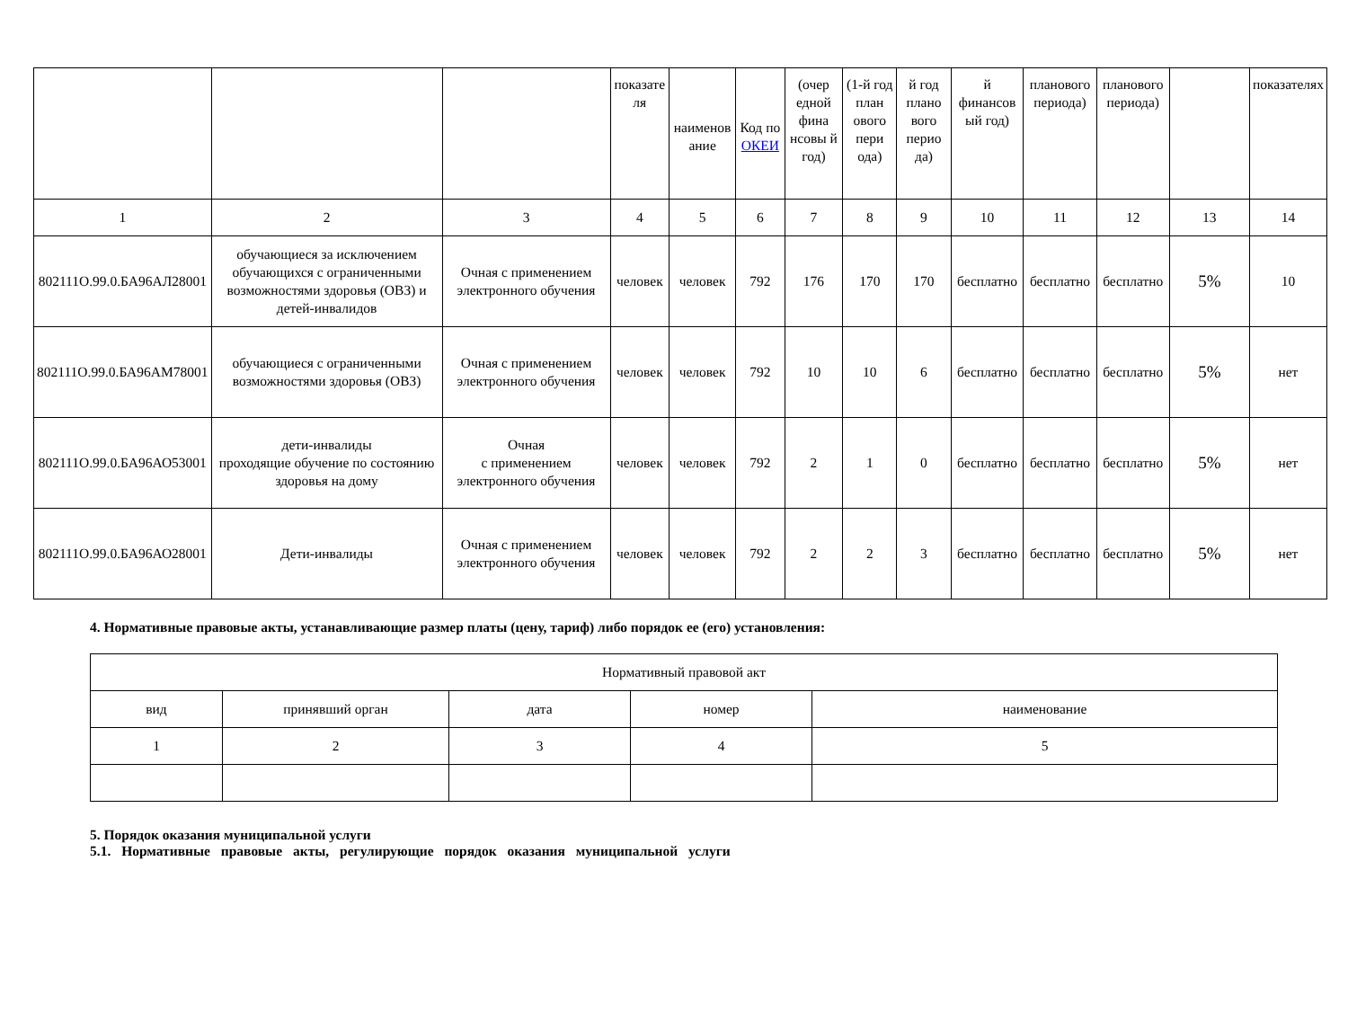| | | | показате ля | наименов ание | Код по ОКЕИ | (очер едной фина нсовы й год) | (1-й год план ового пери ода) | й год плано вого перио да) | й финансов ый год) | планового периода) | планового периода) | | показателях |
| 1 | 2 | 3 | 4 | 5 | 6 | 7 | 8 | 9 | 10 | 11 | 12 | 13 | 14 |
| 802111О.99.0.БА96АЛ28001 | обучающиеся за исключением обучающихся с ограниченными возможностями здоровья (ОВЗ) и детей-инвалидов | Очная с применением электронного обучения | человек | человек | 792 | 176 | 170 | 170 | бесплатно | бесплатно | бесплатно | 5% | 10 |
| 802111О.99.0.БА96АМ78001 | обучающиеся с ограниченными возможностями здоровья (ОВЗ) | Очная с применением электронного обучения | человек | человек | 792 | 10 | 10 | 6 | бесплатно | бесплатно | бесплатно | 5% | нет |
| 802111О.99.0.БА96АО53001 | дети-инвалиды проходящие обучение по состоянию здоровья на дому | Очная с применением электронного обучения | человек | человек | 792 | 2 | 1 | 0 | бесплатно | бесплатно | бесплатно | 5% | нет |
| 802111О.99.0.БА96АО28001 | Дети-инвалиды | Очная с применением электронного обучения | человек | человек | 792 | 2 | 2 | 3 | бесплатно | бесплатно | бесплатно | 5% | нет |
4. Нормативные правовые акты, устанавливающие размер платы (цену, тариф) либо порядок ее (его) установления:
| Нормативный правовой акт | | | | |
| вид | принявший орган | дата | номер | наименование |
| 1 | 2 | 3 | 4 | 5 |
5. Порядок оказания муниципальной услуги
5.1. Нормативные правовые акты, регулирующие порядок оказания муниципальной услуги